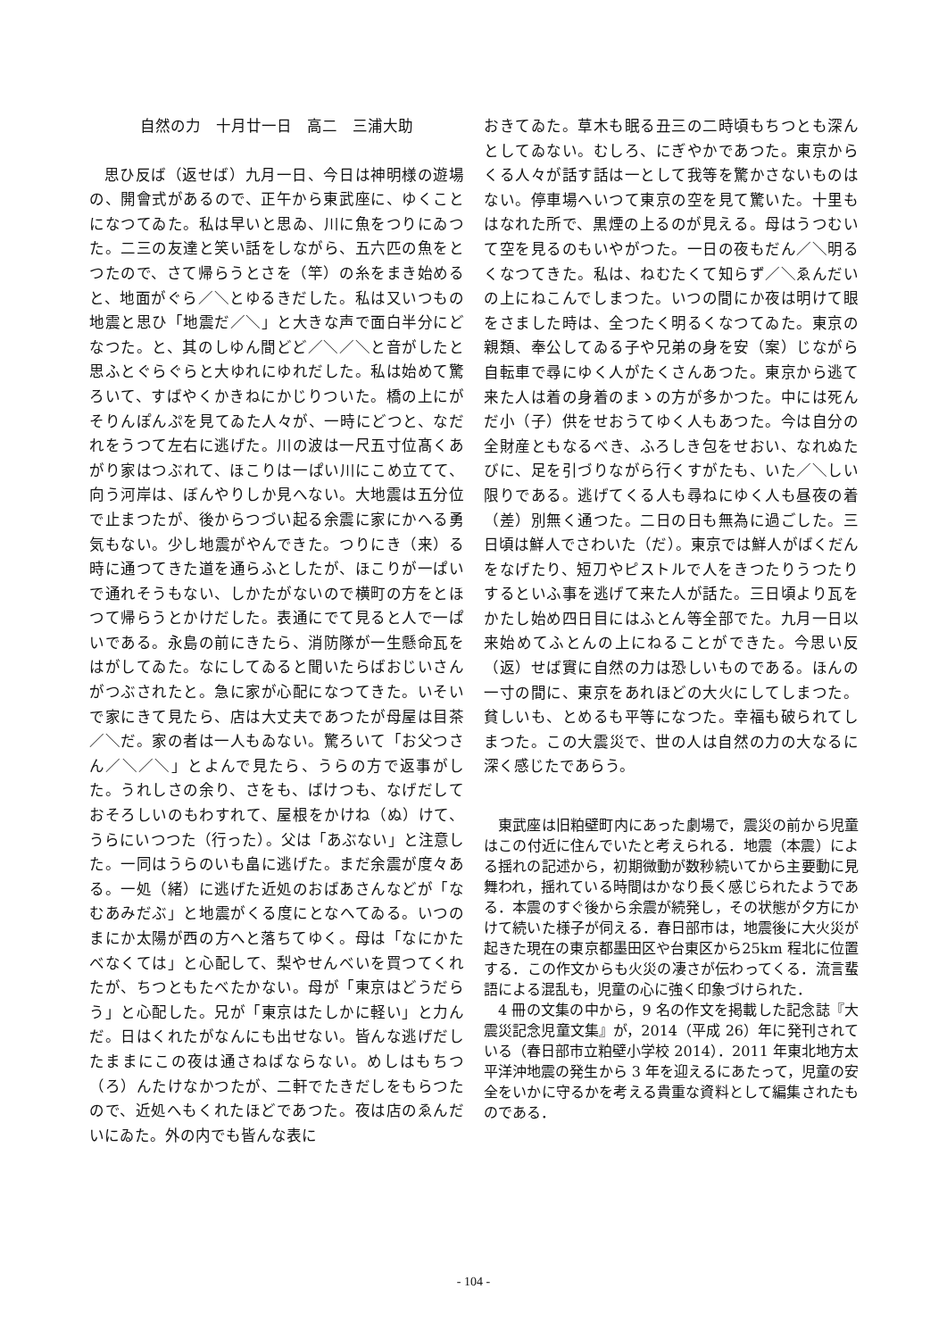自然の力　十月廿一日　高二　三浦大助
思ひ反ば（返せば）九月一日、今日は神明様の遊場の、開會式があるので、正午から東武座に、ゆくことになつてゐた。私は早いと思ゐ、川に魚をつりにゐつた。二三の友達と笑い話をしながら、五六匹の魚をとつたので、さて帰らうとさを（竿）の糸をまき始めると、地面がぐら／＼とゆるきだした。私は又いつもの地震と思ひ「地震だ／＼」と大きな声で面白半分にどなつた。と、其のしゆん間どど／＼／＼と音がしたと思ふとぐらぐらと大ゆれにゆれだした。私は始めて驚ろいて、すばやくかきねにかじりついた。橋の上にがそりんぽんぷを見てゐた人々が、一時にどつと、なだれをうつて左右に逃げた。川の波は一尺五寸位髙くあがり家はつぶれて、ほこりは一ぱい川にこめ立てて、向う河岸は、ぼんやりしか見へない。大地震は五分位で止まつたが、後からつづい起る余震に家にかへる勇気もない。少し地震がやんできた。つりにき（来）る時に通つてきた道を通らふとしたが、ほこりが一ぱいで通れそうもない、しかたがないので横町の方をとほつて帰らうとかけだした。表通にでて見ると人で一ぱいである。永島の前にきたら、消防隊が一生懸命瓦をはがしてゐた。なにしてゐると聞いたらばおじいさんがつぶされたと。急に家が心配になつてきた。いそいで家にきて見たら、店は大丈夫であつたが母屋は目茶／＼だ。家の者は一人もゐない。驚ろいて「お父つさん／＼／＼」とよんで見たら、うらの方で返事がした。うれしさの余り、さをも、ばけつも、なげだしておそろしいのもわすれて、屋根をかけね（ぬ）けて、うらにいつつた（行った）。父は「あぶない」と注意した。一同はうらのいも畠に逃げた。まだ余震が度々ある。一処（緒）に逃げた近処のおばあさんなどが「なむあみだぶ」と地震がくる度にとなへてゐる。いつのまにか太陽が西の方へと落ちてゆく。母は「なにかたべなくては」と心配して、梨やせんべいを買つてくれたが、ちつともたべたかない。母が「東京はどうだらう」と心配した。兄が「東京はたしかに軽い」と力んだ。日はくれたがなんにも出せない。皆んな逃げだしたままにこの夜は通さねばならない。めしはもちつ（ろ）んたけなかつたが、二軒でたきだしをもらつたので、近処へもくれたほどであつた。夜は店のゑんだいにゐた。外の内でも皆んな表に
おきてゐた。草木も眠る丑三の二時頃もちつとも深んとしてゐない。むしろ、にぎやかであつた。東京からくる人々が話す話は一として我等を驚かさないものはない。停車場へいつて東京の空を見て驚いた。十里もはなれた所で、黒煙の上るのが見える。母はうつむいて空を見るのもいやがつた。一日の夜もだん／＼明るくなつてきた。私は、ねむたくて知らず／＼ゑんだいの上にねこんでしまつた。いつの間にか夜は明けて眼をさました時は、全つたく明るくなつてゐた。東京の親類、奉公してゐる子や兄弟の身を安（案）じながら自転車で尋にゆく人がたくさんあつた。東京から逃て来た人は着の身着のまゝの方が多かつた。中には死んだ小（子）供をせおうてゆく人もあつた。今は自分の全財産ともなるべき、ふろしき包をせおい、なれぬたびに、足を引づりながら行くすがたも、いた／＼しい限りである。逃げてくる人も尋ねにゆく人も昼夜の着（差）別無く通つた。二日の日も無為に過ごした。三日頃は鮮人でさわいた（だ）。東京では鮮人がばくだんをなげたり、短刀やピストルで人をきつたりうつたりするといふ事を逃げて来た人が話た。三日頃より瓦をかたし始め四日目にはふとん等全部でた。九月一日以来始めてふとんの上にねることができた。今思い反（返）せば實に自然の力は恐しいものである。ほんの一寸の間に、東京をあれほどの大火にしてしまつた。貧しいも、とめるも平等になつた。幸福も破られてしまつた。この大震災で、世の人は自然の力の大なるに深く感じたであらう。
東武座は旧粕壁町内にあった劇場で，震災の前から児童はこの付近に住んでいたと考えられる．地震（本震）による揺れの記述から，初期微動が数秒続いてから主要動に見舞われ，揺れている時間はかなり長く感じられたようである．本震のすぐ後から余震が続発し，その状態が夕方にかけて続いた様子が伺える．春日部市は，地震後に大火災が起きた現在の東京都墨田区や台東区から25km 程北に位置する．この作文からも火災の凄さが伝わってくる．流言蜚語による混乱も，児童の心に強く印象づけられた．
4 冊の文集の中から，9 名の作文を掲載した記念誌『大震災記念児童文集』が，2014（平成 26）年に発刊されている（春日部市立粕壁小学校 2014）．2011 年東北地方太平洋沖地震の発生から 3 年を迎えるにあたって，児童の安全をいかに守るかを考える貴重な資料として編集されたものである．
- 104 -